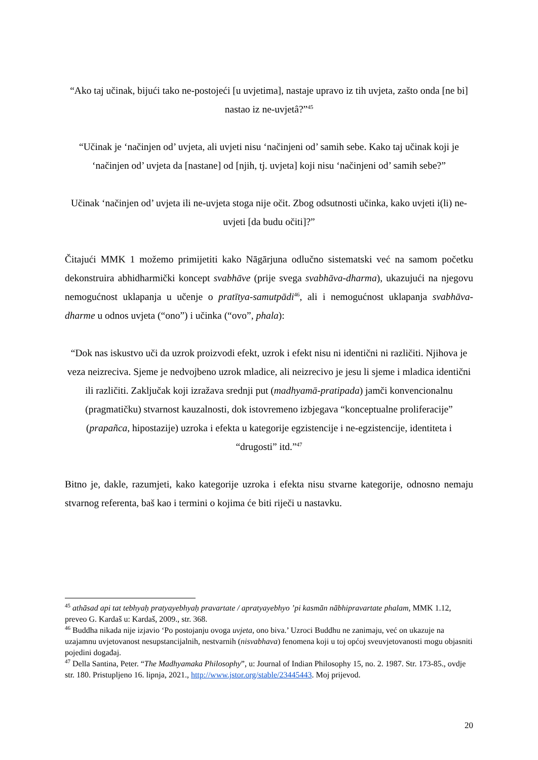“Ako taj učinak, bijući tako ne-postojeći [u uvjetima], nastaje upravo iz tih uvjeta, zašto onda [ne bi] nastao iz ne-uvjetâ?”<sup>45</sup>
“Učinak je ‘načinjen od’ uvjeta, ali uvjeti nisu ‘načinjeni od’ samih sebe. Kako taj učinak koji je ‘načinjen od’ uvjeta da [nastane] od [njih, tj. uvjeta] koji nisu ‘načinjeni od’ samih sebe?”
Učinak ‘načinjen od’ uvjeta ili ne-uvjeta stoga nije očit. Zbog odsutnosti učinka, kako uvjeti i(li) ne-uvjeti [da budu očiti]?”
Čitajući MMK 1 možemo primijetiti kako Nāgārjuna odlučno sistematski već na samom početku dekonstruira abhidharmički koncept svabhāve (prije svega svabhāva-dharma), ukazujući na njegovu nemogućnost uklapanja u učenje o pratītya-samutpādi<sup>46</sup>, ali i nemogućnost uklapanja svabhāva-dharme u odnos uvjeta (“ono”) i učinka (“ovo”, phala):
“Dok nas iskustvo uči da uzrok proizvodi efekt, uzrok i efekt nisu ni identični ni različiti. Njihova je veza neizreciva. Sjeme je nedvojbeno uzrok mladice, ali neizrecivo je jesu li sjeme i mladica identični ili različiti. Zaključak koji izražava srednji put (madhyamā-pratipada) jamči konvencionalnu (pragmatičku) stvarnost kauzalnosti, dok istovremeno izbjegava “konceptualne proliferacije” (prapañca, hipostazije) uzroka i efekta u kategorije egzistencije i ne-egzistencije, identiteta i “drugosti” itd.”<sup>47</sup>
Bitno je, dakle, razumjeti, kako kategorije uzroka i efekta nisu stvarne kategorije, odnosno nemaju stvarnog referenta, baš kao i termini o kojima će biti riječi u nastavku.
<sup>45</sup> athāsad api tat tebhyaḥ pratyayebhyaḥ pravartate / apratyayebhyo ’pi kasmān nābhipravartate phalam, MMK 1.12, preveo G. Kardaš u: Kardaš, 2009., str. 368.
<sup>46</sup> Buddha nikada nije izjavio ‘Po postojanju ovoga uvjeta, ono biva.’ Uzroci Buddhu ne zanimaju, već on ukazuje na uzajamnu uvjetovanost nesupstancijalnih, nestvarnih (nisvabhava) fenomena koji u toj općoj sveuvjetovanosti mogu objasniti pojedini događaj.
<sup>47</sup> Della Santina, Peter. “The Madhyamaka Philosophy”, u: Journal of Indian Philosophy 15, no. 2. 1987. Str. 173-85., ovdje str. 180. Pristupljeno 16. lipnja, 2021., http://www.jstor.org/stable/23445443. Moj prijevod.
20